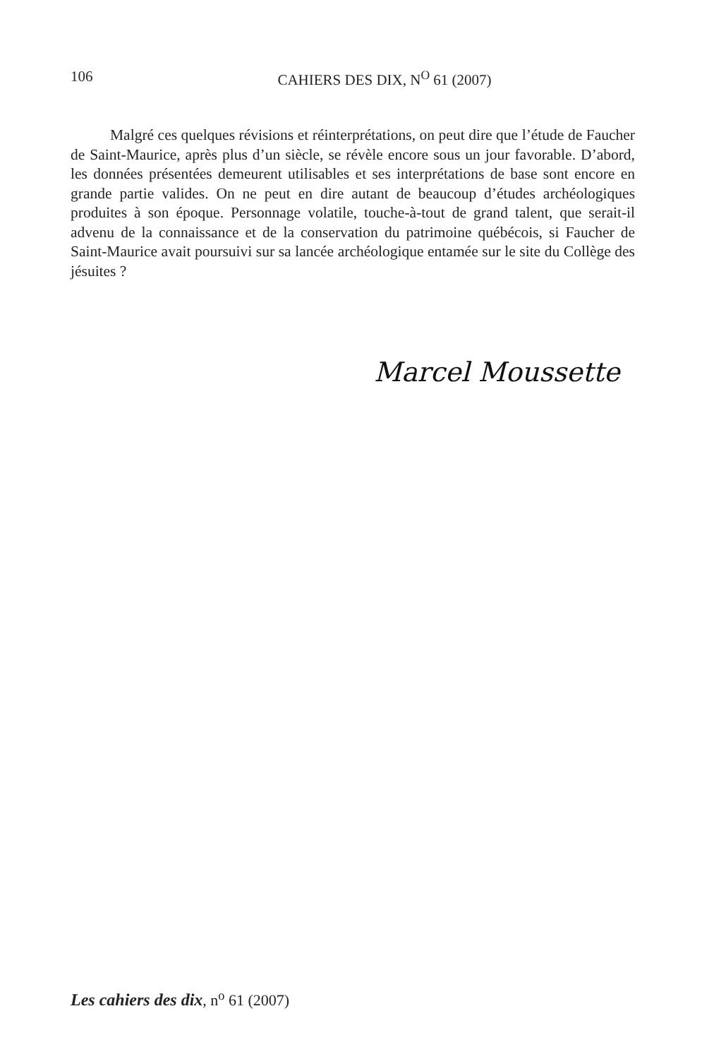106 CAHIERS DES DIX, N<sup>O</sup> 61 (2007)
Malgré ces quelques révisions et réinterprétations, on peut dire que l’étude de Faucher de Saint-Maurice, après plus d’un siècle, se révèle encore sous un jour favorable. D’abord, les données présentées demeurent utilisables et ses interprétations de base sont encore en grande partie valides. On ne peut en dire autant de beaucoup d’études archéologiques produites à son époque. Personnage volatile, touche-à-tout de grand talent, que serait-il advenu de la connaissance et de la conservation du patrimoine québécois, si Faucher de Saint-Maurice avait poursuivi sur sa lancée archéologique entamée sur le site du Collège des jésuites ?
Marcel Moussette
Les cahiers des dix, n<sup>o</sup> 61 (2007)